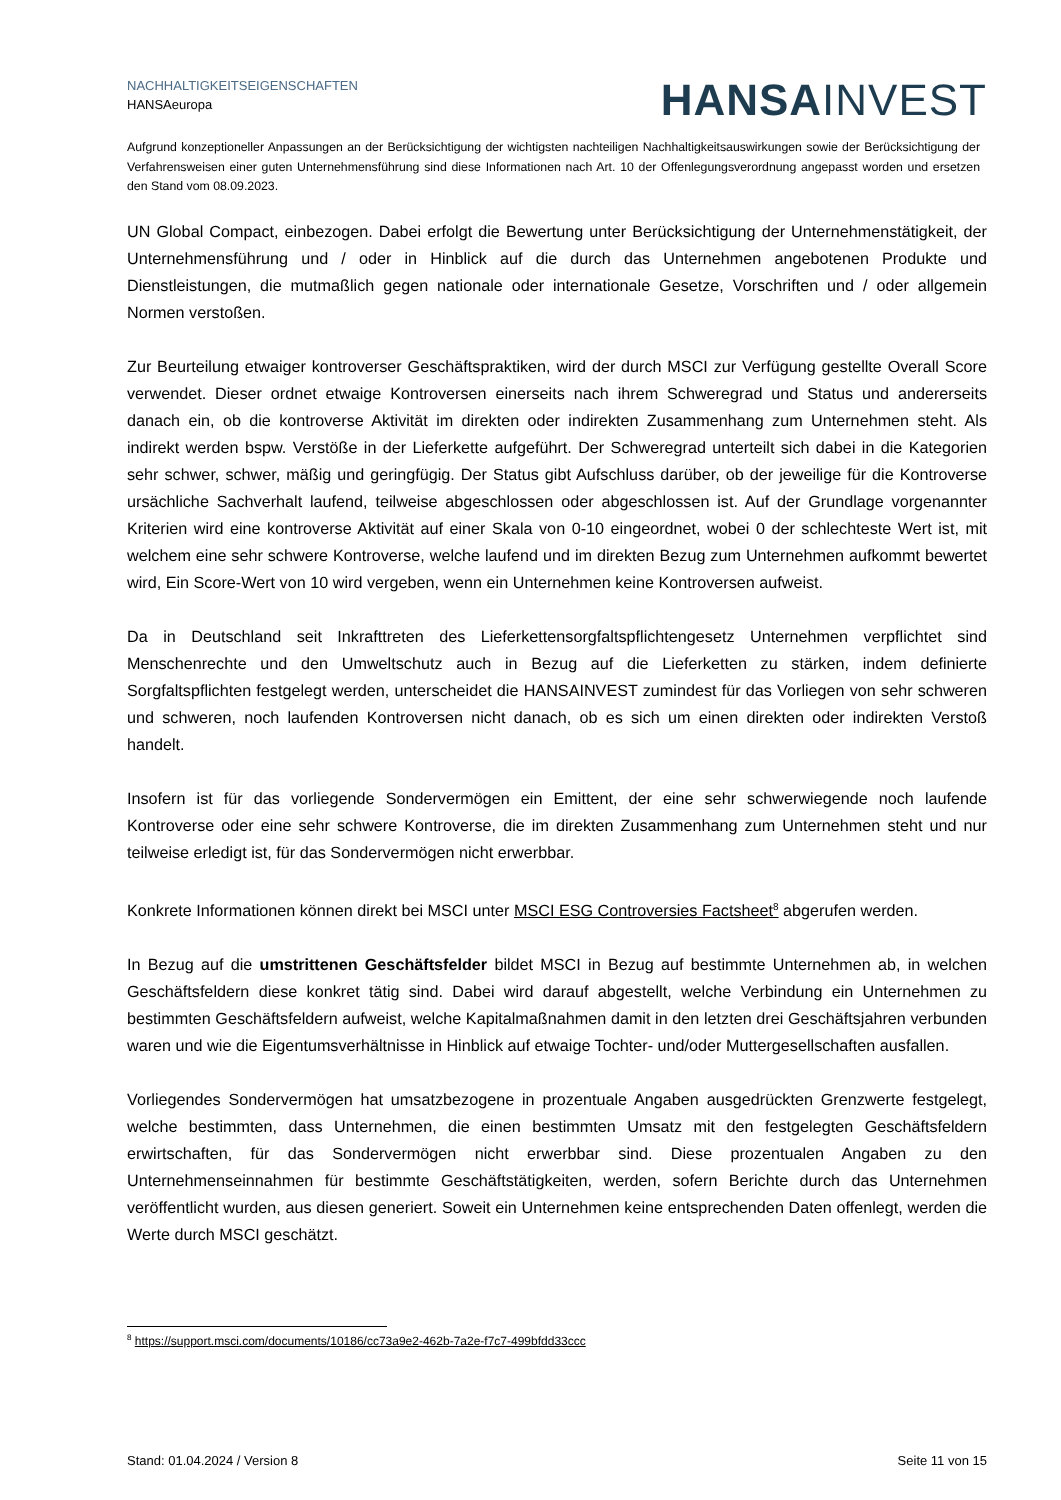NACHHALTIGKEITSEIGENSCHAFTEN
HANSAeuropa
HANSA INVEST
Aufgrund konzeptioneller Anpassungen an der Berücksichtigung der wichtigsten nachteiligen Nachhaltigkeitsauswirkungen sowie der Berücksichtigung der Verfahrensweisen einer guten Unternehmensführung sind diese Informationen nach Art. 10 der Offenlegungsverordnung angepasst worden und ersetzen den Stand vom 08.09.2023.
UN Global Compact, einbezogen. Dabei erfolgt die Bewertung unter Berücksichtigung der Unternehmenstätigkeit, der Unternehmensführung und / oder in Hinblick auf die durch das Unternehmen angebotenen Produkte und Dienstleistungen, die mutmaßlich gegen nationale oder internationale Gesetze, Vorschriften und / oder allgemein Normen verstoßen.
Zur Beurteilung etwaiger kontroverser Geschäftspraktiken, wird der durch MSCI zur Verfügung gestellte Overall Score verwendet. Dieser ordnet etwaige Kontroversen einerseits nach ihrem Schweregrad und Status und andererseits danach ein, ob die kontroverse Aktivität im direkten oder indirekten Zusammenhang zum Unternehmen steht. Als indirekt werden bspw. Verstöße in der Lieferkette aufgeführt. Der Schweregrad unterteilt sich dabei in die Kategorien sehr schwer, schwer, mäßig und geringfügig. Der Status gibt Aufschluss darüber, ob der jeweilige für die Kontroverse ursächliche Sachverhalt laufend, teilweise abgeschlossen oder abgeschlossen ist. Auf der Grundlage vorgenannter Kriterien wird eine kontroverse Aktivität auf einer Skala von 0-10 eingeordnet, wobei 0 der schlechteste Wert ist, mit welchem eine sehr schwere Kontroverse, welche laufend und im direkten Bezug zum Unternehmen aufkommt bewertet wird, Ein Score-Wert von 10 wird vergeben, wenn ein Unternehmen keine Kontroversen aufweist.
Da in Deutschland seit Inkrafttreten des Lieferkettensorgfaltspflichtengesetz Unternehmen verpflichtet sind Menschenrechte und den Umweltschutz auch in Bezug auf die Lieferketten zu stärken, indem definierte Sorgfaltspflichten festgelegt werden, unterscheidet die HANSAINVEST zumindest für das Vorliegen von sehr schweren und schweren, noch laufenden Kontroversen nicht danach, ob es sich um einen direkten oder indirekten Verstoß handelt.
Insofern ist für das vorliegende Sondervermögen ein Emittent, der eine sehr schwerwiegende noch laufende Kontroverse oder eine sehr schwere Kontroverse, die im direkten Zusammenhang zum Unternehmen steht und nur teilweise erledigt ist, für das Sondervermögen nicht erwerbbar.
Konkrete Informationen können direkt bei MSCI unter MSCI ESG Controversies Factsheet<sup>8</sup> abgerufen werden.
In Bezug auf die umstrittenen Geschäftsfelder bildet MSCI in Bezug auf bestimmte Unternehmen ab, in welchen Geschäftsfeldern diese konkret tätig sind. Dabei wird darauf abgestellt, welche Verbindung ein Unternehmen zu bestimmten Geschäftsfeldern aufweist, welche Kapitalmaßnahmen damit in den letzten drei Geschäftsjahren verbunden waren und wie die Eigentumsverhältnisse in Hinblick auf etwaige Tochter- und/oder Muttergesellschaften ausfallen.
Vorliegendes Sondervermögen hat umsatzbezogene in prozentuale Angaben ausgedrückten Grenzwerte festgelegt, welche bestimmten, dass Unternehmen, die einen bestimmten Umsatz mit den festgelegten Geschäftsfeldern erwirtschaften, für das Sondervermögen nicht erwerbbar sind. Diese prozentualen Angaben zu den Unternehmenseinnahmen für bestimmte Geschäftstätigkeiten, werden, sofern Berichte durch das Unternehmen veröffentlicht wurden, aus diesen generiert. Soweit ein Unternehmen keine entsprechenden Daten offenlegt, werden die Werte durch MSCI geschätzt.
<sup>8</sup> https://support.msci.com/documents/10186/cc73a9e2-462b-7a2e-f7c7-499bfdd33ccc
Stand: 01.04.2024 / Version 8 Seite 11 von 15